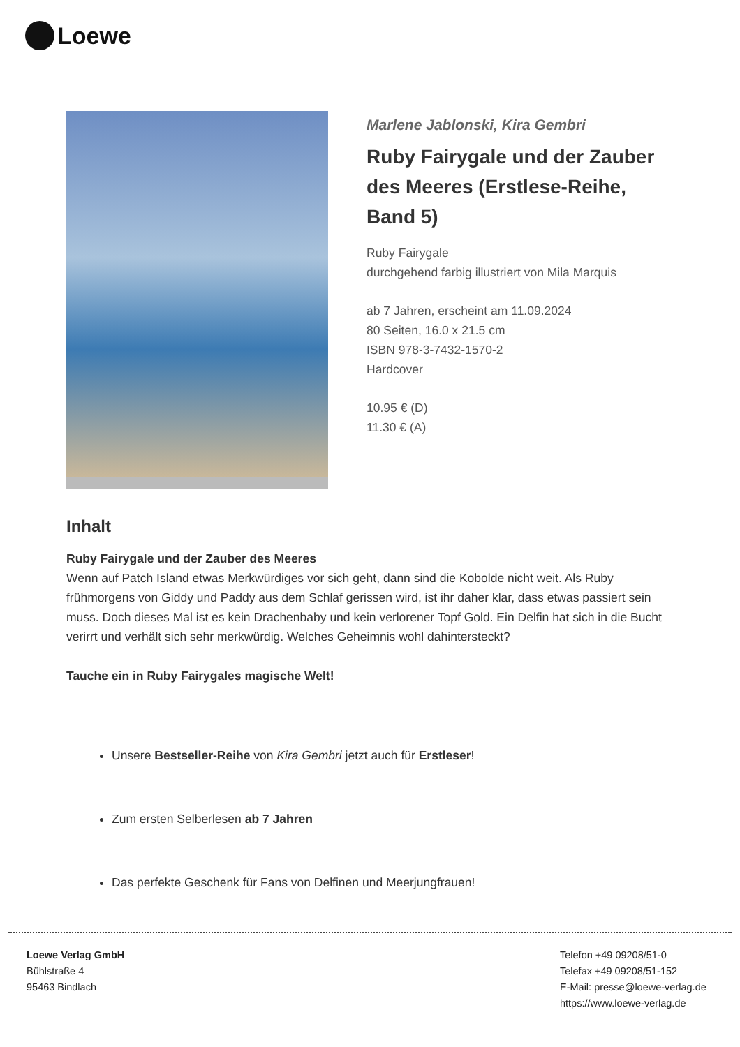Loewe
Marlene Jablonski, Kira Gembri
Ruby Fairygale und der Zauber des Meeres (Erstlese-Reihe, Band 5)
Ruby Fairygale
durchgehend farbig illustriert von Mila Marquis
ab 7 Jahren, erscheint am 11.09.2024
80 Seiten, 16.0 x 21.5 cm
ISBN 978-3-7432-1570-2
Hardcover
10.95 € (D)
11.30 € (A)
Inhalt
Ruby Fairygale und der Zauber des Meeres
Wenn auf Patch Island etwas Merkwürdiges vor sich geht, dann sind die Kobolde nicht weit. Als Ruby frühmorgens von Giddy und Paddy aus dem Schlaf gerissen wird, ist ihr daher klar, dass etwas passiert sein muss. Doch dieses Mal ist es kein Drachenbaby und kein verlorener Topf Gold. Ein Delfin hat sich in die Bucht verirrt und verhält sich sehr merkwürdig. Welches Geheimnis wohl dahintersteckt?
Tauche ein in Ruby Fairygales magische Welt!
Unsere Bestseller-Reihe von Kira Gembri jetzt auch für Erstleser!
Zum ersten Selberlesen ab 7 Jahren
Das perfekte Geschenk für Fans von Delfinen und Meerjungfrauen!
Loewe Verlag GmbH
Bühlstraße 4
95463 Bindlach
Telefon +49 09208/51-0
Telefax +49 09208/51-152
E-Mail: presse@loewe-verlag.de
https://www.loewe-verlag.de